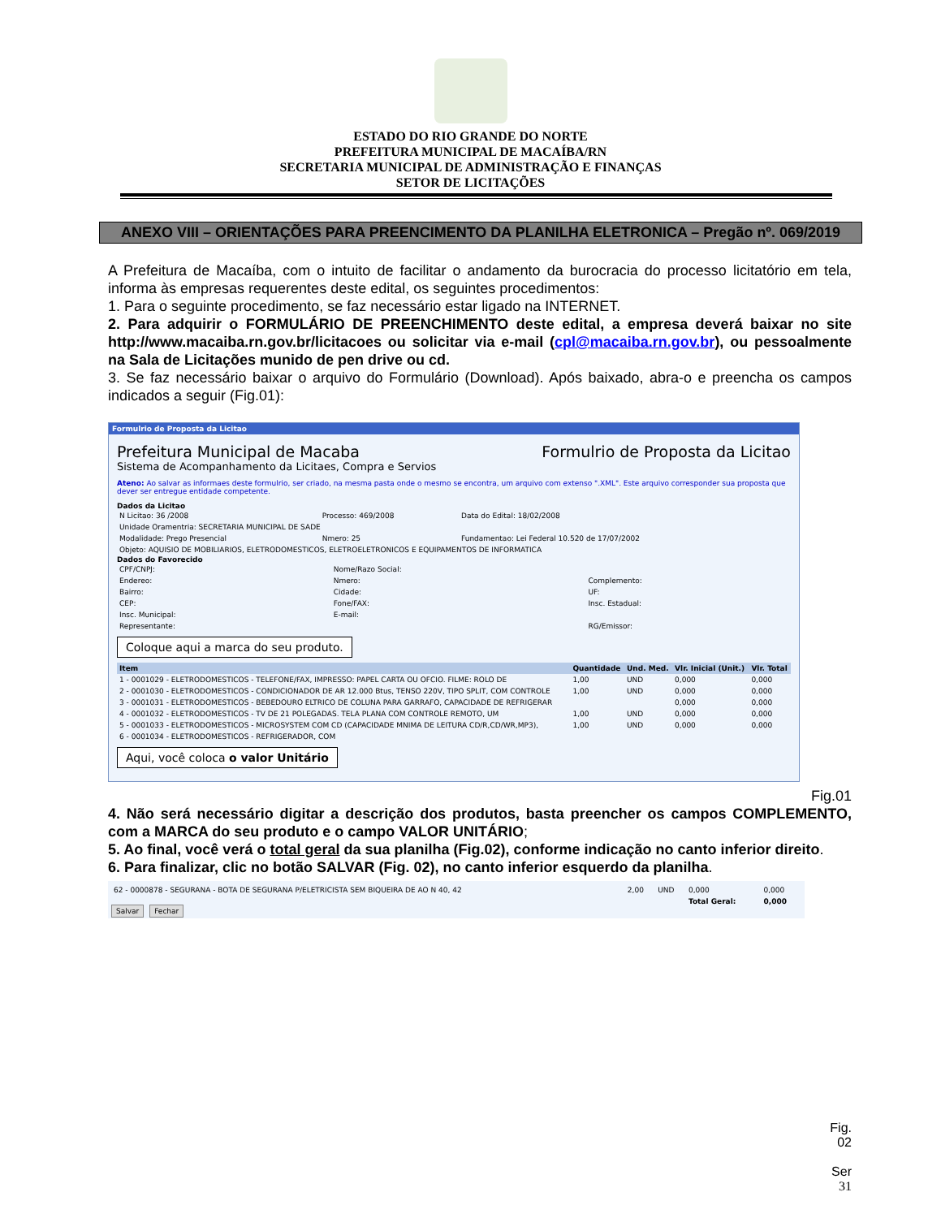ESTADO DO RIO GRANDE DO NORTE
PREFEITURA MUNICIPAL DE MACAÍBA/RN
SECRETARIA MUNICIPAL DE ADMINISTRAÇÃO E FINANÇAS
SETOR DE LICITAÇÕES
ANEXO VIII – ORIENTAÇÕES PARA PREENCIMENTO DA PLANILHA ELETRONICA – Pregão nº. 069/2019
A Prefeitura de Macaíba, com o intuito de facilitar o andamento da burocracia do processo licitatório em tela, informa às empresas requerentes deste edital, os seguintes procedimentos:
1. Para o seguinte procedimento, se faz necessário estar ligado na INTERNET.
2. Para adquirir o FORMULÁRIO DE PREENCHIMENTO deste edital, a empresa deverá baixar no site http://www.macaiba.rn.gov.br/licitacoes ou solicitar via e-mail (cpl@macaiba.rn.gov.br), ou pessoalmente na Sala de Licitações munido de pen drive ou cd.
3. Se faz necessário baixar o arquivo do Formulário (Download). Após baixado, abra-o e preencha os campos indicados a seguir (Fig.01):
Formulrio de Proposta da Licitao
Prefeitura Municipal de Macaba Formulrio de Proposta da Licitao
Sistema de Acompanhamento da Licitaes, Compra e Servios
Ateno: Ao salvar as informaes deste formulrio, ser criado, na mesma pasta onde o mesmo se encontra, um arquivo com extenso ".XML". Este arquivo corresponder sua proposta que dever ser entregue entidade competente.
Dados da Licitao
| N Licitao: 36 /2008 | Processo: 469/2008 | Data do Edital: 18/02/2008 |
| Unidade Oramentria: SECRETARIA MUNICIPAL DE SADE | | |
| Modalidade: Prego Presencial | Nmero: 25 | Fundamentao: Lei Federal 10.520 de 17/07/2002 |
| Objeto: AQUISIO DE MOBILIARIOS, ELETRODOMESTICOS, ELETROELETRONICOS E EQUIPAMENTOS DE INFORMATICA | | |
Dados do Favorecido
| CPF/CNPJ: | Nome/Razo Social: | |
| Endereo: | Nmero: | Complemento: |
| Bairro: | Cidade: | UF: |
| CEP: | Fone/FAX: | Insc. Estadual: |
| Insc. Municipal: | E-mail: | |
| Representante: | | RG/Emissor: |
Coloque aqui a marca do seu produto.
| Item | | Quantidade | Und. Med. | Vlr. Inicial (Unit.) | Vlr. Total |
| --- | --- | --- | --- | --- | --- |
| 1 - 0001029 - ELETRODOMESTICOS - TELEFONE/FAX, IMPRESSO: PAPEL CARTA OU OFCIO. FILME: ROLO DE | | 1,00 | UND | 0,000 | 0,000 |
| 2 - 0001030 - ELETRODOMESTICOS - CONDICIONADOR DE AR 12.000 Btus, TENSO 220V, TIPO SPLIT, COM CONTROLE | | 1,00 | UND | 0,000 | 0,000 |
| 3 - 0001031 - ELETRODOMESTICOS - BEBEDOURO ELTRICO DE COLUNA PARA GARRAFO, CAPACIDADE DE REFRIGERAR | | | | 0,000 | 0,000 |
| 4 - 0001032 - ELETRODOMESTICOS - TV DE 21 POLEGADAS. TELA PLANA COM CONTROLE REMOTO, UM | | 1,00 | UND | 0,000 | 0,000 |
| 5 - 0001033 - ELETRODOMESTICOS - MICROSYSTEM COM CD (CAPACIDADE MNIMA DE LEITURA CD/R,CD/WR,MP3), | | 1,00 | UND | 0,000 | 0,000 |
| 6 - 0001034 - ELETRODOMESTICOS - REFRIGERADOR, COM | | | | | |
Aqui, você coloca o valor Unitário
Fig.01
4. Não será necessário digitar a descrição dos produtos, basta preencher os campos COMPLEMENTO, com a MARCA do seu produto e o campo VALOR UNITÁRIO;
5. Ao final, você verá o total geral da sua planilha (Fig.02), conforme indicação no canto inferior direito.
6. Para finalizar, clic no botão SALVAR (Fig. 02), no canto inferior esquerdo da planilha.
| 62 - 0000878 - SEGURANA - BOTA DE SEGURANA P/ELETRICISTA SEM BIQUEIRA DE AO N 40, 42 | | 2,00 | UND | 0,000 | 0,000 |
| | | | | Total Geral: | 0,000 |
Salvar Fechar
Fig.
02
Ser
31